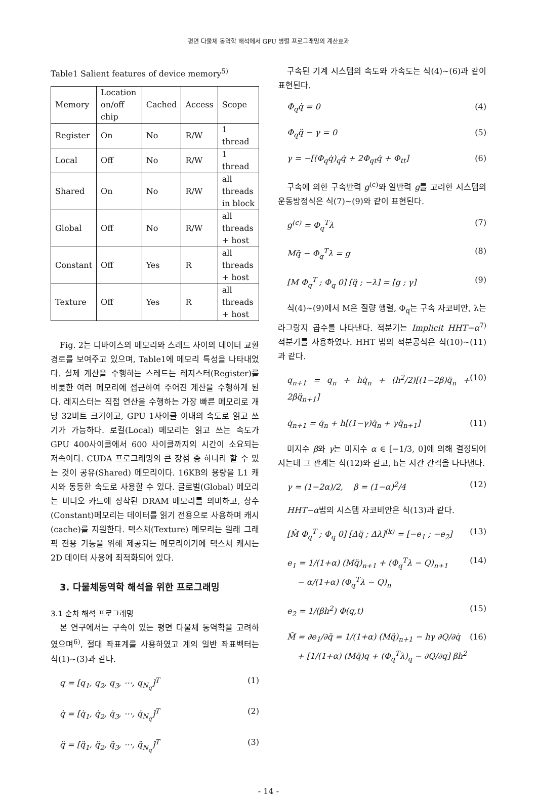평면 다물체 동역학 해석에서 GPU 병렬 프로그래밍의 계산효과
Table1 Salient features of device memory<sup>5)</sup>
| Memory | Location on/off chip | Cached | Access | Scope |
| --- | --- | --- | --- | --- |
| Register | On | No | R/W | 1 thread |
| Local | Off | No | R/W | 1 thread |
| Shared | On | No | R/W | all threads in block |
| Global | Off | No | R/W | all threads + host |
| Constant | Off | Yes | R | all threads + host |
| Texture | Off | Yes | R | all threads + host |
Fig. 2는 디바이스의 메모리와 스레드 사이의 데이터 교환 경로를 보여주고 있으며, Table1에 메모리 특성을 나타내었다. 실제 계산을 수행하는 스레드는 레지스터(Register)를 비롯한 여러 메모리에 접근하여 주어진 계산을 수행하게 된다. 레지스터는 직접 연산을 수행하는 가장 빠른 메모리로 개당 32비트 크기이고, GPU 1사이클 이내의 속도로 읽고 쓰기가 가능하다. 로컬(Local) 메모리는 읽고 쓰는 속도가 GPU 400사이클에서 600 사이클까지의 시간이 소요되는 저속이다. CUDA 프로그래밍의 큰 장점 중 하나라 할 수 있는 것이 공유(Shared) 메모리이다. 16KB의 용량을 L1 캐시와 동등한 속도로 사용할 수 있다. 글로벌(Global) 메모리는 비디오 카드에 장착된 DRAM 메모리를 의미하고, 상수(Constant)메모리는 데이터를 읽기 전용으로 사용하며 캐시(cache)를 지원한다. 텍스쳐(Texture) 메모리는 원래 그래픽 전용 기능을 위해 제공되는 메모리이기에 텍스쳐 캐시는 2D 데이터 사용에 최적화되어 있다.
3. 다물체동역학 해석을 위한 프로그래밍
3.1 순차 해석 프로그래밍
본 연구에서는 구속이 있는 평면 다물체 동역학을 고려하였으며<sup>6)</sup>, 절대 좌표계를 사용하였고 계의 일반 좌표벡터는 식(1)~(3)과 같다.
q = [q<sub>1</sub>, q<sub>2</sub>, q<sub>3</sub>, ⋯, q<sub>N<sub>q</sub></sub>]<sup>T</sup> (1)
q̇ = [q̇<sub>1</sub>, q̇<sub>2</sub>, q̇<sub>3</sub>, ⋯, q̇<sub>N<sub>q</sub></sub>]<sup>T</sup> (2)
q̈ = [q̈<sub>1</sub>, q̈<sub>2</sub>, q̈<sub>3</sub>, ⋯, q̈<sub>N<sub>q</sub></sub>]<sup>T</sup> (3)
구속된 기계 시스템의 속도와 가속도는 식(4)~(6)과 같이 표현된다.
Φ<sub>q</sub>q̇ = 0 (4)
Φ<sub>q</sub>q̈ − γ = 0 (5)
γ = −[(Φ<sub>q</sub>q̇)<sub>q</sub>q̇ + 2Φ<sub>qt</sub>q̇ + Φ<sub>tt</sub>] (6)
구속에 의한 구속반력 g<sup>(c)</sup>와 일반력 g를 고려한 시스템의 운동방정식은 식(7)~(9)와 같이 표현된다.
g<sup>(c)</sup> = Φ<sub>q</sub><sup>T</sup>λ (7)
Mq̈ − Φ<sub>q</sub><sup>T</sup>λ = g (8)
[M Φ<sub>q</sub><sup>T</sup> ; Φ<sub>q</sub> 0] [q̈ ; −λ] = [g ; γ] (9)
식(4)~(9)에서 M은 질량 행렬, Φ<sub>q</sub>는 구속 자코비안, λ는 라그랑지 곱수를 나타낸다. 적분기는 Implicit HHT−α<sup>7)</sup> 적분기를 사용하였다. HHT 법의 적분공식은 식(10)~(11)과 같다.
q<sub>n+1</sub> = q<sub>n</sub> + hq̇<sub>n</sub> + (h<sup>2</sup>/2)[(1−2β)q̈<sub>n</sub> + 2βq̈<sub>n+1</sub>] (10)
q̇<sub>n+1</sub> = q̇<sub>n</sub> + h[(1−γ)q̈<sub>n</sub> + γq̈<sub>n+1</sub>] (11)
미지수 β와 γ는 미지수 α ∈ [−1/3, 0]에 의해 결정되어지는데 그 관계는 식(12)와 같고, h는 시간 간격을 나타낸다.
γ = (1−2α)/2, β = (1−α)<sup>2</sup>/4 (12)
HHT−α법의 시스템 자코비안은 식(13)과 같다.
[M̂ Φ<sub>q</sub><sup>T</sup> ; Φ<sub>q</sub> 0] [Δq̈ ; Δλ]<sup>(k)</sup> = [−e<sub>1</sub> ; −e<sub>2</sub>] (13)
e<sub>1</sub> = 1/(1+α) (Mq̈)<sub>n+1</sub> + (Φ<sub>q</sub><sup>T</sup>λ − Q)<sub>n+1</sub>
− α/(1+α) (Φ<sub>q</sub><sup>T</sup>λ − Q)<sub>n</sub> (14)
e<sub>2</sub> = 1/(βh<sup>2</sup>) Φ(q,t) (15)
M̂ = ∂e<sub>1</sub>/∂q̈ = 1/(1+α) (Mq̈)<sub>n+1</sub> − hγ ∂Q/∂q̇
+ [1/(1+α) (Mq̈)q + (Φ<sub>q</sub><sup>T</sup>λ)<sub>q</sub> − ∂Q/∂q] βh<sup>2</sup> (16)
- 14 -